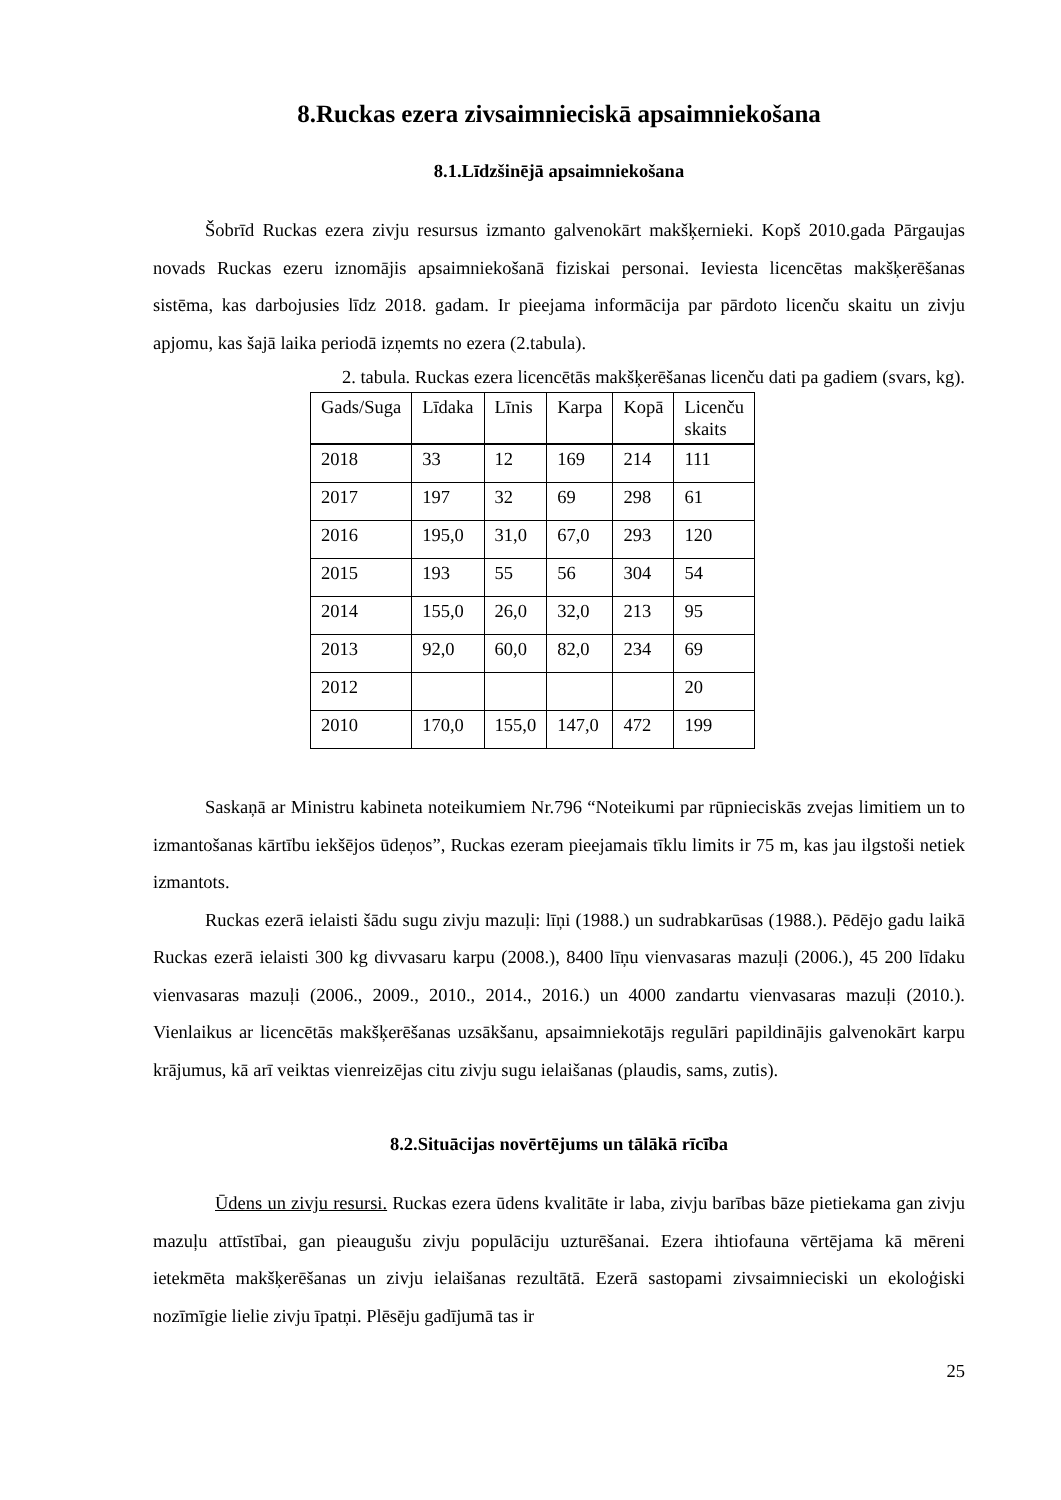8.Ruckas ezera zivsaimnieciskā apsaimniekošana
8.1.Līdzšinējā apsaimniekošana
Šobrīd Ruckas ezera zivju resursus izmanto galvenokārt makšķernieki. Kopš 2010.gada Pārgaujas novads Ruckas ezeru iznomājis apsaimniekošanā fiziskai personai. Ieviesta licencētas makšķerēšanas sistēma, kas darbojusies līdz 2018. gadam. Ir pieejama informācija par pārdoto licenču skaitu un zivju apjomu, kas šajā laika periodā izņemts no ezera (2.tabula).
2. tabula. Ruckas ezera licencētās makšķerēšanas licenču dati pa gadiem (svars, kg).
| Gads/Suga | Līdaka | Līnis | Karpa | Kopā | Licenču skaits |
| 2018 | 33 | 12 | 169 | 214 | 111 |
| 2017 | 197 | 32 | 69 | 298 | 61 |
| 2016 | 195,0 | 31,0 | 67,0 | 293 | 120 |
| 2015 | 193 | 55 | 56 | 304 | 54 |
| 2014 | 155,0 | 26,0 | 32,0 | 213 | 95 |
| 2013 | 92,0 | 60,0 | 82,0 | 234 | 69 |
| 2012 | | | | | 20 |
| 2010 | 170,0 | 155,0 | 147,0 | 472 | 199 |
Saskaņā ar Ministru kabineta noteikumiem Nr.796 “Noteikumi par rūpnieciskās zvejas limitiem un to izmantošanas kārtību iekšējos ūdeņos”, Ruckas ezeram pieejamais tīklu limits ir 75 m, kas jau ilgstoši netiek izmantots.
Ruckas ezerā ielaisti šādu sugu zivju mazuļi: līņi (1988.) un sudrabkarūsas (1988.). Pēdējo gadu laikā Ruckas ezerā ielaisti 300 kg divvasaru karpu (2008.), 8400 līņu vienvasaras mazuļi (2006.), 45 200 līdaku vienvasaras mazuļi (2006., 2009., 2010., 2014., 2016.) un 4000 zandartu vienvasaras mazuļi (2010.). Vienlaikus ar licencētās makšķerēšanas uzsākšanu, apsaimniekotājs regulāri papildinājis galvenokārt karpu krājumus, kā arī veiktas vienreizējas citu zivju sugu ielaišanas (plaudis, sams, zutis).
8.2.Situācijas novērtējums un tālākā rīcība
Ūdens un zivju resursi. Ruckas ezera ūdens kvalitāte ir laba, zivju barības bāze pietiekama gan zivju mazuļu attīstībai, gan pieaugušu zivju populāciju uzturēšanai. Ezera ihtiofauna vērtējama kā mēreni ietekmēta makšķerēšanas un zivju ielaišanas rezultātā. Ezerā sastopami zivsaimnieciski un ekoloģiski nozīmīgie lielie zivju īpatņi. Plēsēju gadījumā tas ir
25